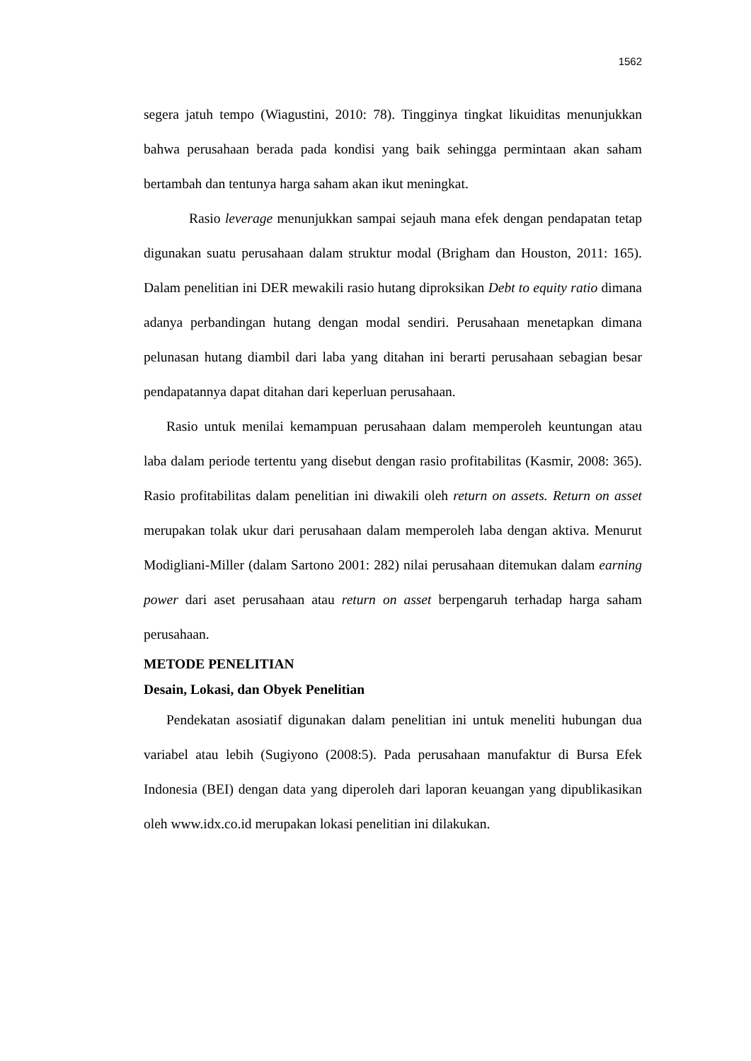1562
segera jatuh tempo (Wiagustini, 2010: 78). Tingginya tingkat likuiditas menunjukkan bahwa perusahaan berada pada kondisi yang baik sehingga permintaan akan saham bertambah dan tentunya harga saham akan ikut meningkat.
Rasio leverage menunjukkan sampai sejauh mana efek dengan pendapatan tetap digunakan suatu perusahaan dalam struktur modal (Brigham dan Houston, 2011: 165). Dalam penelitian ini DER mewakili rasio hutang diproksikan Debt to equity ratio dimana adanya perbandingan hutang dengan modal sendiri. Perusahaan menetapkan dimana pelunasan hutang diambil dari laba yang ditahan ini berarti perusahaan sebagian besar pendapatannya dapat ditahan dari keperluan perusahaan.
Rasio untuk menilai kemampuan perusahaan dalam memperoleh keuntungan atau laba dalam periode tertentu yang disebut dengan rasio profitabilitas (Kasmir, 2008: 365). Rasio profitabilitas dalam penelitian ini diwakili oleh return on assets. Return on asset merupakan tolak ukur dari perusahaan dalam memperoleh laba dengan aktiva. Menurut Modigliani-Miller (dalam Sartono 2001: 282) nilai perusahaan ditemukan dalam earning power dari aset perusahaan atau return on asset berpengaruh terhadap harga saham perusahaan.
METODE PENELITIAN
Desain, Lokasi, dan Obyek Penelitian
Pendekatan asosiatif digunakan dalam penelitian ini untuk meneliti hubungan dua variabel atau lebih (Sugiyono (2008:5). Pada perusahaan manufaktur di Bursa Efek Indonesia (BEI) dengan data yang diperoleh dari laporan keuangan yang dipublikasikan oleh www.idx.co.id merupakan lokasi penelitian ini dilakukan.